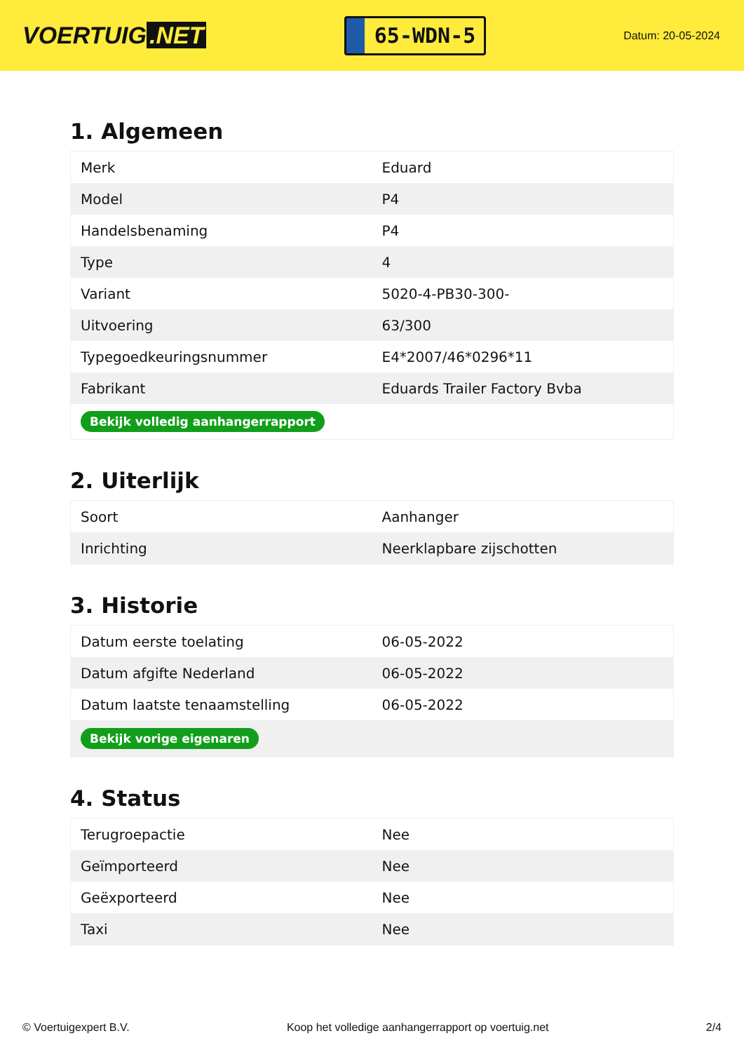VOERTUIG.NET
65-WDN-5
Datum: 20-05-2024
1. Algemeen
| Merk | Eduard |
| Model | P4 |
| Handelsbenaming | P4 |
| Type | 4 |
| Variant | 5020-4-PB30-300- |
| Uitvoering | 63/300 |
| Typegoedkeuringsnummer | E4*2007/46*0296*11 |
| Fabrikant | Eduards Trailer Factory Bvba |
| Bekijk volledig aanhangerrapport | |
2. Uiterlijk
| Soort | Aanhanger |
| Inrichting | Neerklapbare zijschotten |
3. Historie
| Datum eerste toelating | 06-05-2022 |
| Datum afgifte Nederland | 06-05-2022 |
| Datum laatste tenaamstelling | 06-05-2022 |
| Bekijk vorige eigenaren | |
4. Status
| Terugroepactie | Nee |
| Geïmporteerd | Nee |
| Geëxporteerd | Nee |
| Taxi | Nee |
© Voertuigexpert B.V. Koop het volledige aanhangerrapport op voertuig.net 2/4